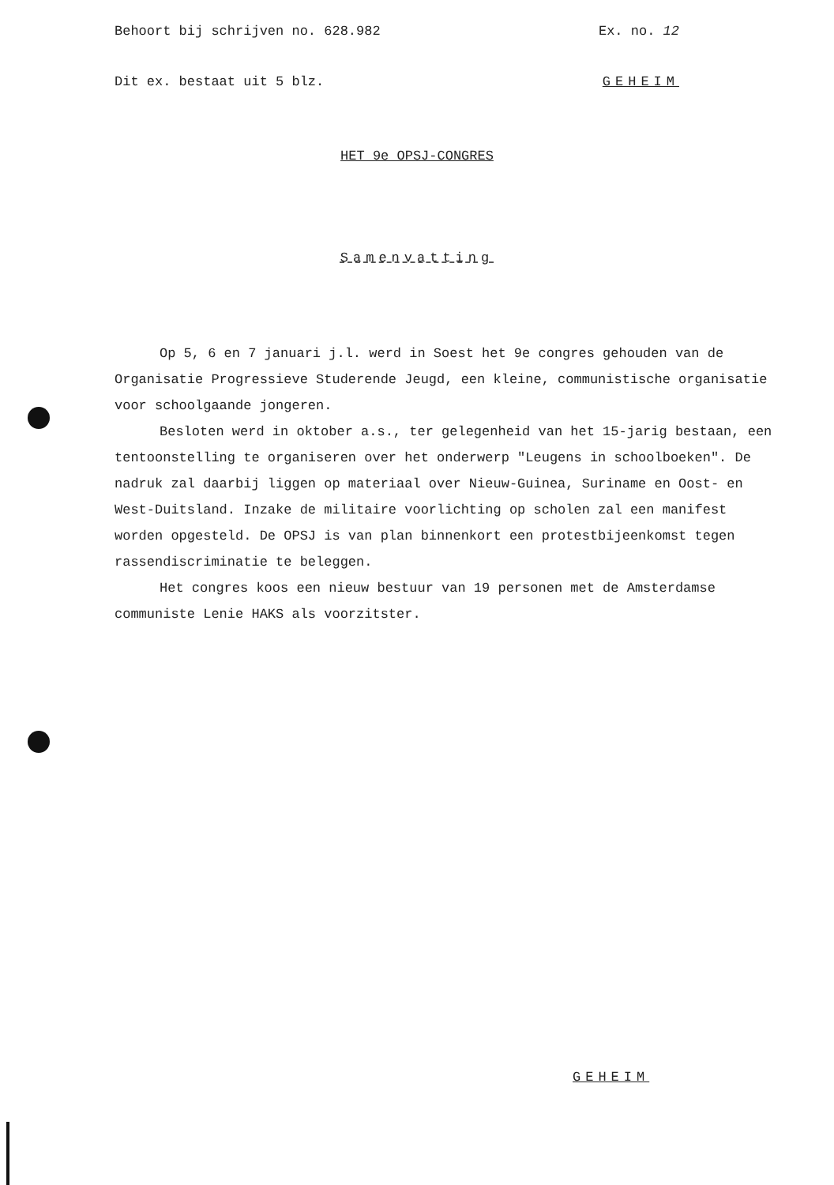Behoort bij schrijven no. 628.982 Ex. no. 12
Dit ex. bestaat uit 5 blz. GEHEIM
HET 9e OPSJ-CONGRES
Samenvatting
Op 5, 6 en 7 januari j.l. werd in Soest het 9e congres gehouden van de Organisatie Progressieve Studerende Jeugd, een kleine, communistische organisatie voor schoolgaande jongeren.
Besloten werd in oktober a.s., ter gelegenheid van het 15-jarig bestaan, een tentoonstelling te organiseren over het onderwerp "Leugens in schoolboeken". De nadruk zal daarbij liggen op materiaal over Nieuw-Guinea, Suriname en Oost- en West-Duitsland. Inzake de militaire voorlichting op scholen zal een manifest worden opgesteld. De OPSJ is van plan binnenkort een protestbijeenkomst tegen rassendiscriminatie te beleggen.
Het congres koos een nieuw bestuur van 19 personen met de Amsterdamse communiste Lenie HAKS als voorzitster.
GEHEIM